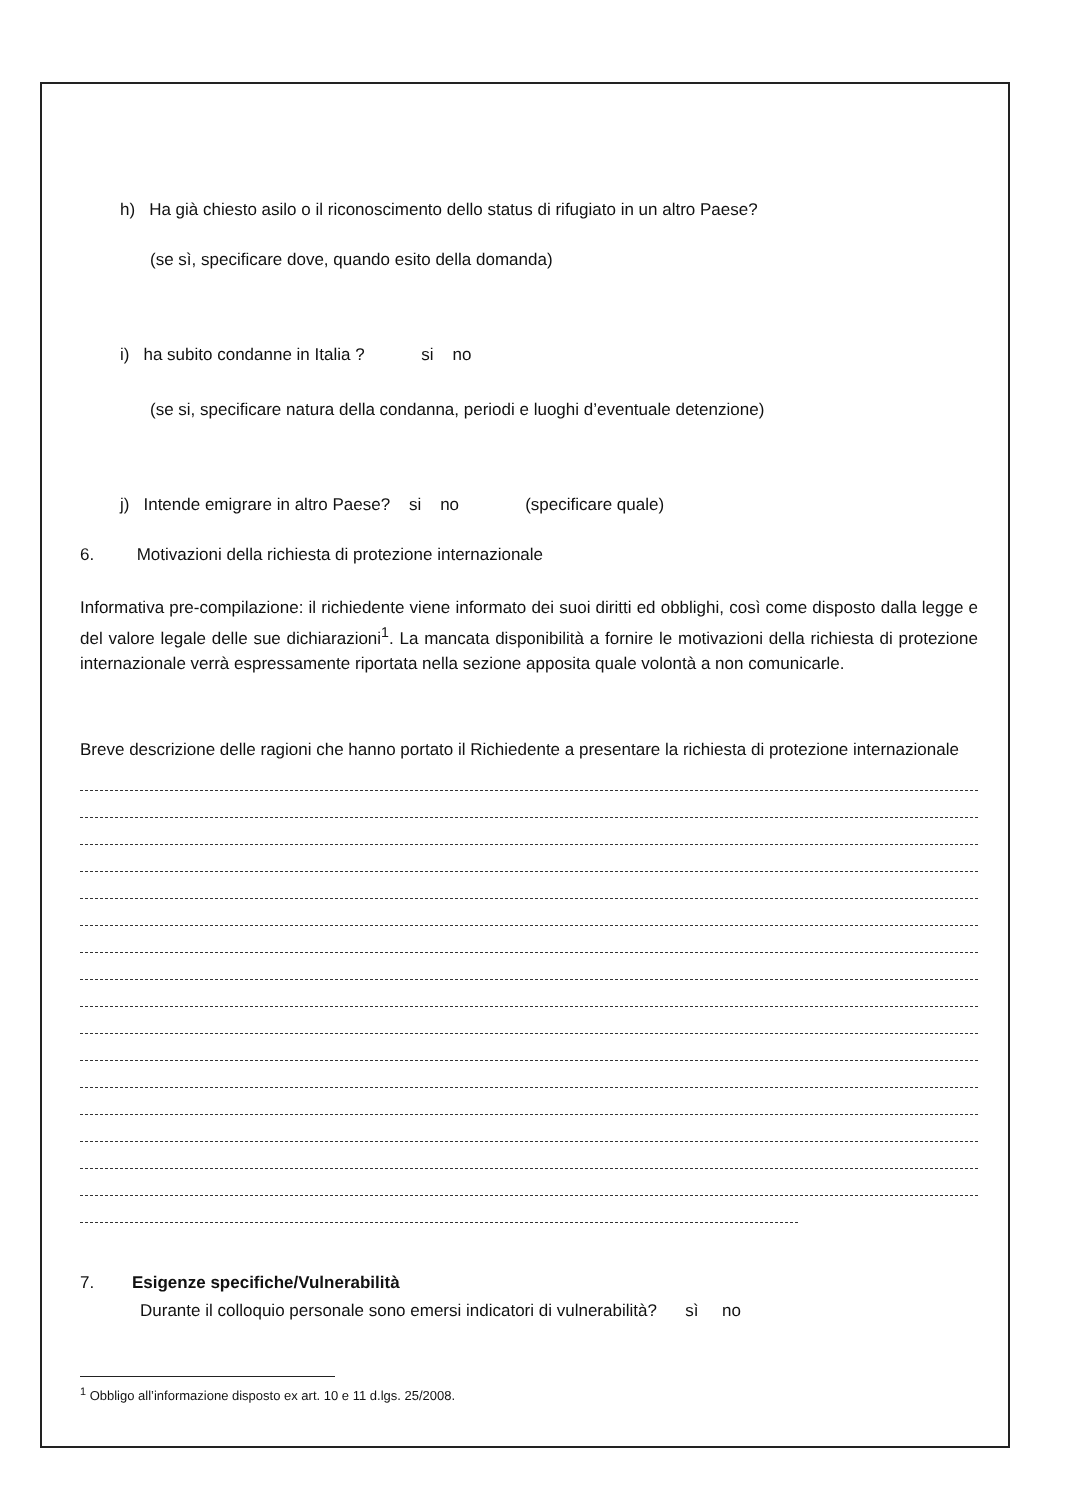h) Ha già chiesto asilo o il riconoscimento dello status di rifugiato in un altro Paese?
(se sì, specificare dove, quando esito della domanda)
i) ha subito condanne in Italia ? si no
(se si, specificare natura della condanna, periodi e luoghi d’eventuale detenzione)
j) Intende emigrare in altro Paese? si no (specificare quale)
6. Motivazioni della richiesta di protezione internazionale
Informativa pre-compilazione: il richiedente viene informato dei suoi diritti ed obblighi, così come disposto dalla legge e del valore legale delle sue dichiarazioni<sup>1</sup>. La mancata disponibilità a fornire le motivazioni della richiesta di protezione internazionale verrà espressamente riportata nella sezione apposita quale volontà a non comunicarle.
Breve descrizione delle ragioni che hanno portato il Richiedente a presentare la richiesta di protezione internazionale
7. Esigenze specifiche/Vulnerabilità
Durante il colloquio personale sono emersi indicatori di vulnerabilità? sì no
<sup>1</sup> Obbligo all’informazione disposto ex art. 10 e 11 d.lgs. 25/2008.